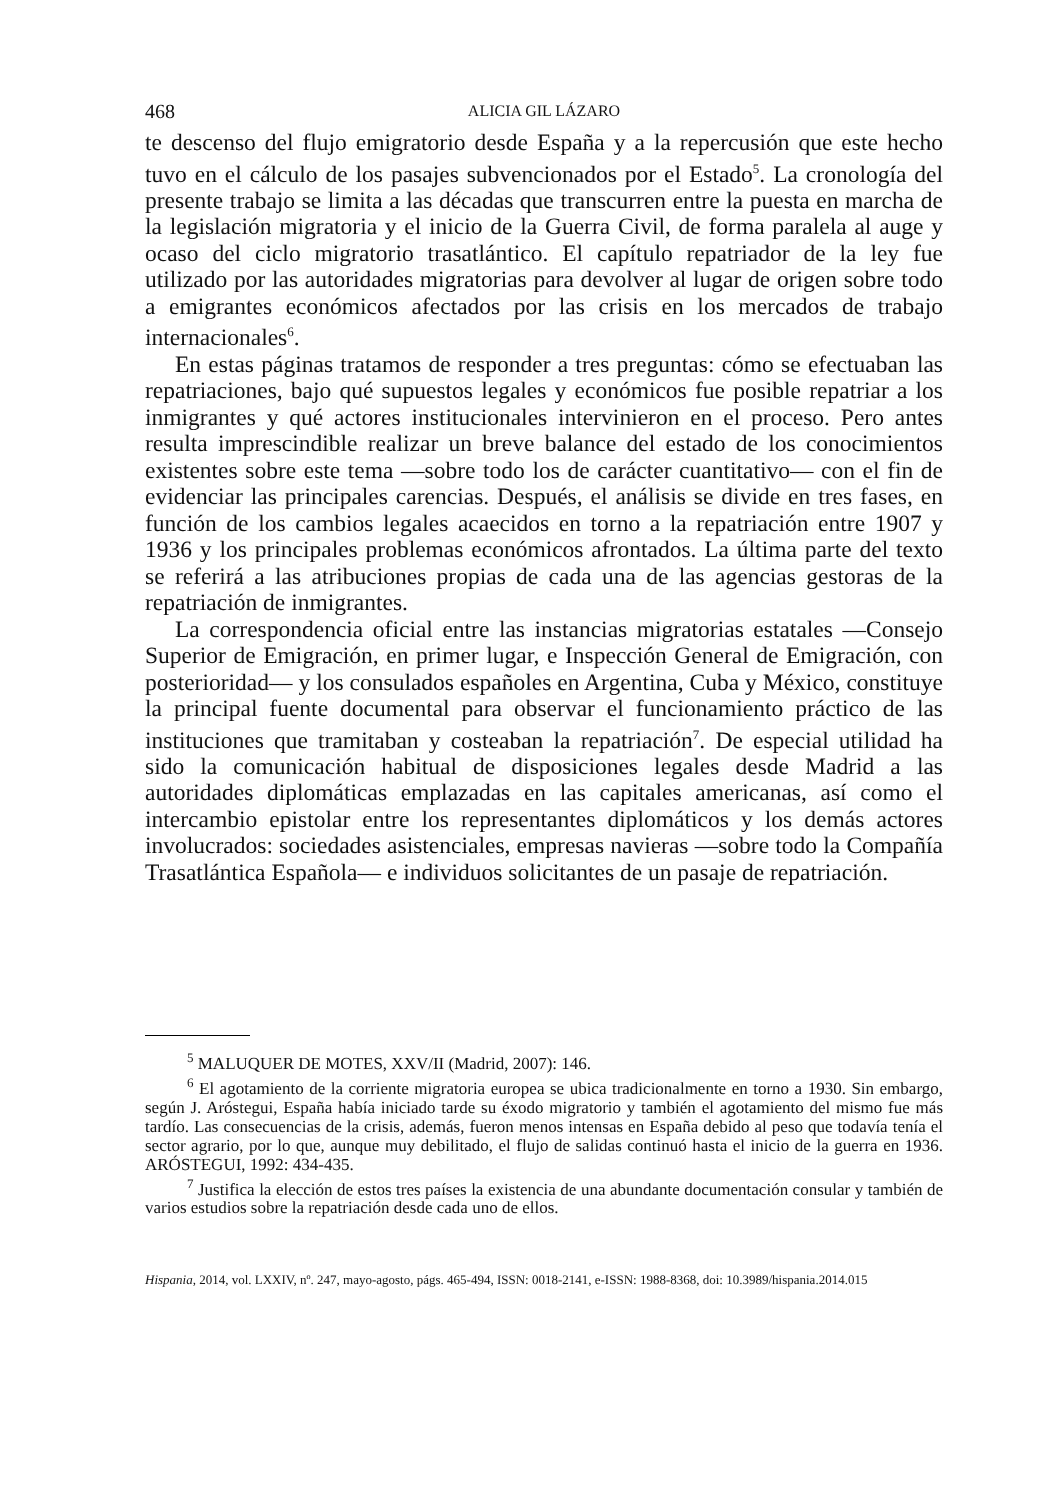468 ALICIA GIL LÁZARO
te descenso del flujo emigratorio desde España y a la repercusión que este hecho tuvo en el cálculo de los pasajes subvencionados por el Estado<sup>5</sup>. La cronología del presente trabajo se limita a las décadas que transcurren entre la puesta en marcha de la legislación migratoria y el inicio de la Guerra Civil, de forma paralela al auge y ocaso del ciclo migratorio trasatlántico. El capítulo repatriador de la ley fue utilizado por las autoridades migratorias para devolver al lugar de origen sobre todo a emigrantes económicos afectados por las crisis en los mercados de trabajo internacionales<sup>6</sup>.
En estas páginas tratamos de responder a tres preguntas: cómo se efectuaban las repatriaciones, bajo qué supuestos legales y económicos fue posible repatriar a los inmigrantes y qué actores institucionales intervinieron en el proceso. Pero antes resulta imprescindible realizar un breve balance del estado de los conocimientos existentes sobre este tema —sobre todo los de carácter cuantitativo— con el fin de evidenciar las principales carencias. Después, el análisis se divide en tres fases, en función de los cambios legales acaecidos en torno a la repatriación entre 1907 y 1936 y los principales problemas económicos afrontados. La última parte del texto se referirá a las atribuciones propias de cada una de las agencias gestoras de la repatriación de inmigrantes.
La correspondencia oficial entre las instancias migratorias estatales —Consejo Superior de Emigración, en primer lugar, e Inspección General de Emigración, con posterioridad— y los consulados españoles en Argentina, Cuba y México, constituye la principal fuente documental para observar el funcionamiento práctico de las instituciones que tramitaban y costeaban la repatriación<sup>7</sup>. De especial utilidad ha sido la comunicación habitual de disposiciones legales desde Madrid a las autoridades diplomáticas emplazadas en las capitales americanas, así como el intercambio epistolar entre los representantes diplomáticos y los demás actores involucrados: sociedades asistenciales, empresas navieras —sobre todo la Compañía Trasatlántica Española— e individuos solicitantes de un pasaje de repatriación.
<sup>5</sup> MALUQUER DE MOTES, XXV/II (Madrid, 2007): 146.
<sup>6</sup> El agotamiento de la corriente migratoria europea se ubica tradicionalmente en torno a 1930. Sin embargo, según J. Aróstegui, España había iniciado tarde su éxodo migratorio y también el agotamiento del mismo fue más tardío. Las consecuencias de la crisis, además, fueron menos intensas en España debido al peso que todavía tenía el sector agrario, por lo que, aunque muy debilitado, el flujo de salidas continuó hasta el inicio de la guerra en 1936. ARÓSTEGUI, 1992: 434-435.
<sup>7</sup> Justifica la elección de estos tres países la existencia de una abundante documentación consular y también de varios estudios sobre la repatriación desde cada uno de ellos.
Hispania, 2014, vol. LXXIV, nº. 247, mayo-agosto, págs. 465-494, ISSN: 0018-2141, e-ISSN: 1988-8368, doi: 10.3989/hispania.2014.015